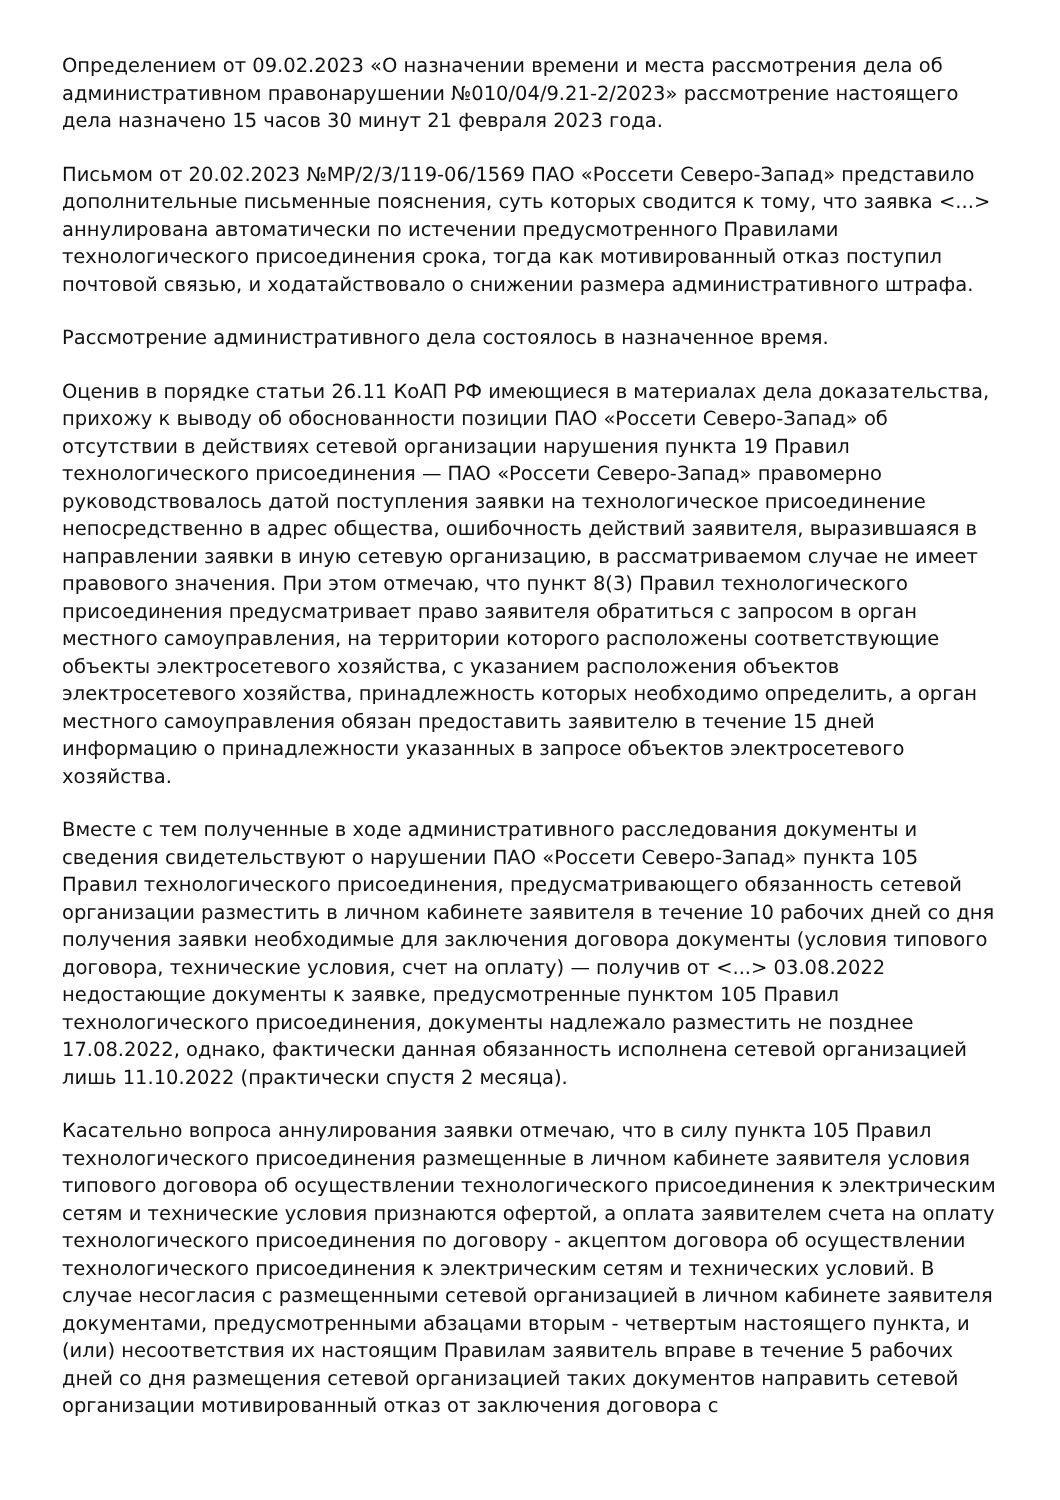Определением от 09.02.2023 «О назначении времени и места рассмотрения дела об административном правонарушении №010/04/9.21-2/2023» рассмотрение настоящего дела назначено 15 часов 30 минут 21 февраля 2023 года.
Письмом от 20.02.2023 №МР/2/3/119-06/1569 ПАО «Россети Северо-Запад» представило дополнительные письменные пояснения, суть которых сводится к тому, что заявка <...> аннулирована автоматически по истечении предусмотренного Правилами технологического присоединения срока, тогда как мотивированный отказ поступил почтовой связью, и ходатайствовало о снижении размера административного штрафа.
Рассмотрение административного дела состоялось в назначенное время.
Оценив в порядке статьи 26.11 КоАП РФ имеющиеся в материалах дела доказательства, прихожу к выводу об обоснованности позиции ПАО «Россети Северо-Запад» об отсутствии в действиях сетевой организации нарушения пункта 19 Правил технологического присоединения — ПАО «Россети Северо-Запад» правомерно руководствовалось датой поступления заявки на технологическое присоединение непосредственно в адрес общества, ошибочность действий заявителя, выразившаяся в направлении заявки в иную сетевую организацию, в рассматриваемом случае не имеет правового значения. При этом отмечаю, что пункт 8(3) Правил технологического присоединения предусматривает право заявителя обратиться с запросом в орган местного самоуправления, на территории которого расположены соответствующие объекты электросетевого хозяйства, с указанием расположения объектов электросетевого хозяйства, принадлежность которых необходимо определить, а орган местного самоуправления обязан предоставить заявителю в течение 15 дней информацию о принадлежности указанных в запросе объектов электросетевого хозяйства.
Вместе с тем полученные в ходе административного расследования документы и сведения свидетельствуют о нарушении ПАО «Россети Северо-Запад» пункта 105 Правил технологического присоединения, предусматривающего обязанность сетевой организации разместить в личном кабинете заявителя в течение 10 рабочих дней со дня получения заявки необходимые для заключения договора документы (условия типового договора, технические условия, счет на оплату) — получив от <...> 03.08.2022 недостающие документы к заявке, предусмотренные пунктом 105 Правил технологического присоединения, документы надлежало разместить не позднее 17.08.2022, однако, фактически данная обязанность исполнена сетевой организацией лишь 11.10.2022 (практически спустя 2 месяца).
Касательно вопроса аннулирования заявки отмечаю, что в силу пункта 105 Правил технологического присоединения размещенные в личном кабинете заявителя условия типового договора об осуществлении технологического присоединения к электрическим сетям и технические условия признаются офертой, а оплата заявителем счета на оплату технологического присоединения по договору - акцептом договора об осуществлении технологического присоединения к электрическим сетям и технических условий. В случае несогласия с размещенными сетевой организацией в личном кабинете заявителя документами, предусмотренными абзацами вторым - четвертым настоящего пункта, и (или) несоответствия их настоящим Правилам заявитель вправе в течение 5 рабочих дней со дня размещения сетевой организацией таких документов направить сетевой организации мотивированный отказ от заключения договора с